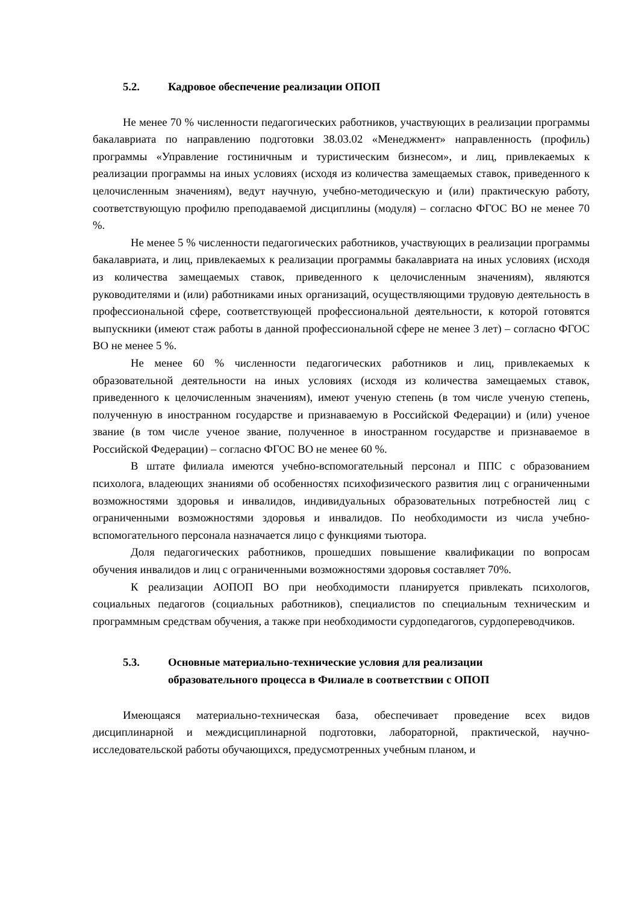5.2. Кадровое обеспечение реализации ОПОП
Не менее 70 % численности педагогических работников, участвующих в реализации программы бакалавриата по направлению подготовки 38.03.02 «Менеджмент» направленность (профиль) программы «Управление гостиничным и туристическим бизнесом», и лиц, привлекаемых к реализации программы на иных условиях (исходя из количества замещаемых ставок, приведенного к целочисленным значениям), ведут научную, учебно-методическую и (или) практическую работу, соответствующую профилю преподаваемой дисциплины (модуля) – согласно ФГОС ВО не менее 70 %.
Не менее 5 % численности педагогических работников, участвующих в реализации программы бакалавриата, и лиц, привлекаемых к реализации программы бакалавриата на иных условиях (исходя из количества замещаемых ставок, приведенного к целочисленным значениям), являются руководителями и (или) работниками иных организаций, осуществляющими трудовую деятельность в профессиональной сфере, соответствующей профессиональной деятельности, к которой готовятся выпускники (имеют стаж работы в данной профессиональной сфере не менее 3 лет) – согласно ФГОС ВО не менее 5 %.
Не менее 60 % численности педагогических работников и лиц, привлекаемых к образовательной деятельности на иных условиях (исходя из количества замещаемых ставок, приведенного к целочисленным значениям), имеют ученую степень (в том числе ученую степень, полученную в иностранном государстве и признаваемую в Российской Федерации) и (или) ученое звание (в том числе ученое звание, полученное в иностранном государстве и признаваемое в Российской Федерации) – согласно ФГОС ВО не менее 60 %.
В штате филиала имеются учебно-вспомогательный персонал и ППС с образованием психолога, владеющих знаниями об особенностях психофизического развития лиц с ограниченными возможностями здоровья и инвалидов, индивидуальных образовательных потребностей лиц с ограниченными возможностями здоровья и инвалидов. По необходимости из числа учебно-вспомогательного персонала назначается лицо с функциями тьютора.
Доля педагогических работников, прошедших повышение квалификации по вопросам обучения инвалидов и лиц с ограниченными возможностями здоровья составляет 70%.
К реализации АОПОП ВО при необходимости планируется привлекать психологов, социальных педагогов (социальных работников), специалистов по специальным техническим и программным средствам обучения, а также при необходимости сурдопедагогов, сурдопереводчиков.
5.3. Основные материально-технические условия для реализации
образовательного процесса в Филиале в соответствии с ОПОП
Имеющаяся материально-техническая база, обеспечивает проведение всех видов дисциплинарной и междисциплинарной подготовки, лабораторной, практической, научно-исследовательской работы обучающихся, предусмотренных учебным планом, и